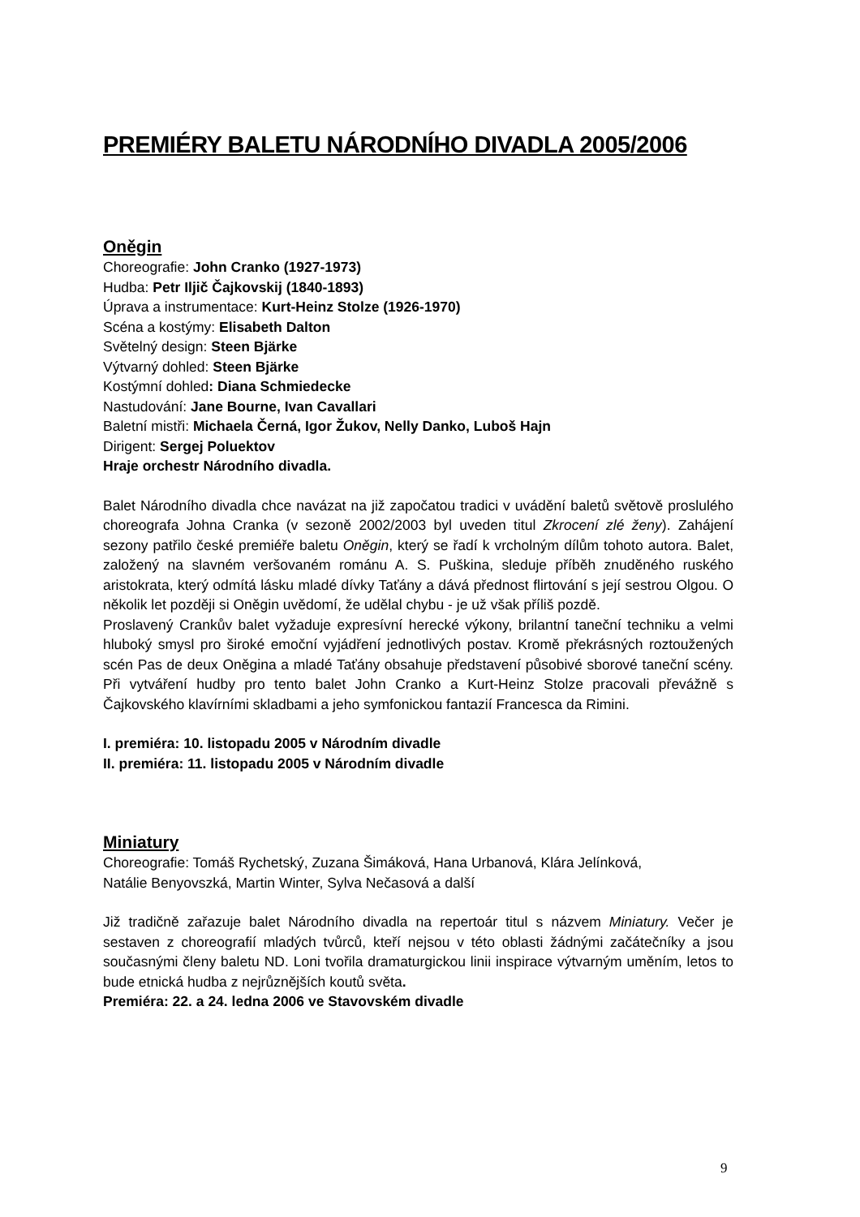PREMIÉRY BALETU NÁRODNÍHO DIVADLA 2005/2006
Oněgin
Choreografie: John Cranko (1927-1973)
Hudba: Petr Iljič Čajkovskij (1840-1893)
Úprava a instrumentace: Kurt-Heinz Stolze (1926-1970)
Scéna a kostýmy: Elisabeth Dalton
Světelný design: Steen Bjärke
Výtvarný dohled: Steen Bjärke
Kostýmní dohled: Diana Schmiedecke
Nastudování: Jane Bourne, Ivan Cavallari
Baletní mistři: Michaela Černá, Igor Žukov, Nelly Danko, Luboš Hajn
Dirigent: Sergej Poluektov
Hraje orchestr Národního divadla.
Balet Národního divadla chce navázat na již započatou tradici v uvádění baletů světově proslulého choreografa Johna Cranka (v sezoně 2002/2003 byl uveden titul Zkrocení zlé ženy). Zahájení sezony patřilo české premiéře baletu Oněgin, který se řadí k vrcholným dílům tohoto autora. Balet, založený na slavném veršovaném románu A. S. Puškina, sleduje příběh znuděného ruského aristokrata, který odmítá lásku mladé dívky Taťány a dává přednost flirtování s její sestrou Olgou. O několik let později si Oněgin uvědomí, že udělal chybu - je už však příliš pozdě.
Proslavený Crankův balet vyžaduje expresívní herecké výkony, brilantní taneční techniku a velmi hluboký smysl pro široké emoční vyjádření jednotlivých postav. Kromě překrásných roztoužených scén Pas de deux Oněgina a mladé Taťány obsahuje představení působivé sborové taneční scény. Při vytváření hudby pro tento balet John Cranko a Kurt-Heinz Stolze pracovali převážně s Čajkovského klavírními skladbami a jeho symfonickou fantazií Francesca da Rimini.
I. premiéra: 10. listopadu 2005 v Národním divadle
II. premiéra: 11. listopadu 2005 v Národním divadle
Miniatury
Choreografie: Tomáš Rychetský, Zuzana Šimáková, Hana Urbanová, Klára Jelínková,
Natálie Benyovszká, Martin Winter, Sylva Nečasová a další
Již tradičně zařazuje balet Národního divadla na repertoár titul s názvem Miniatury. Večer je sestaven z choreografií mladých tvůrců, kteří nejsou v této oblasti žádnými začátečníky a jsou současnými členy baletu ND. Loni tvořila dramaturgickou linii inspirace výtvarným uměním, letos to bude etnická hudba z nejrůznějších koutů světa.
Premiéra: 22. a 24. ledna 2006 ve Stavovském divadle
9